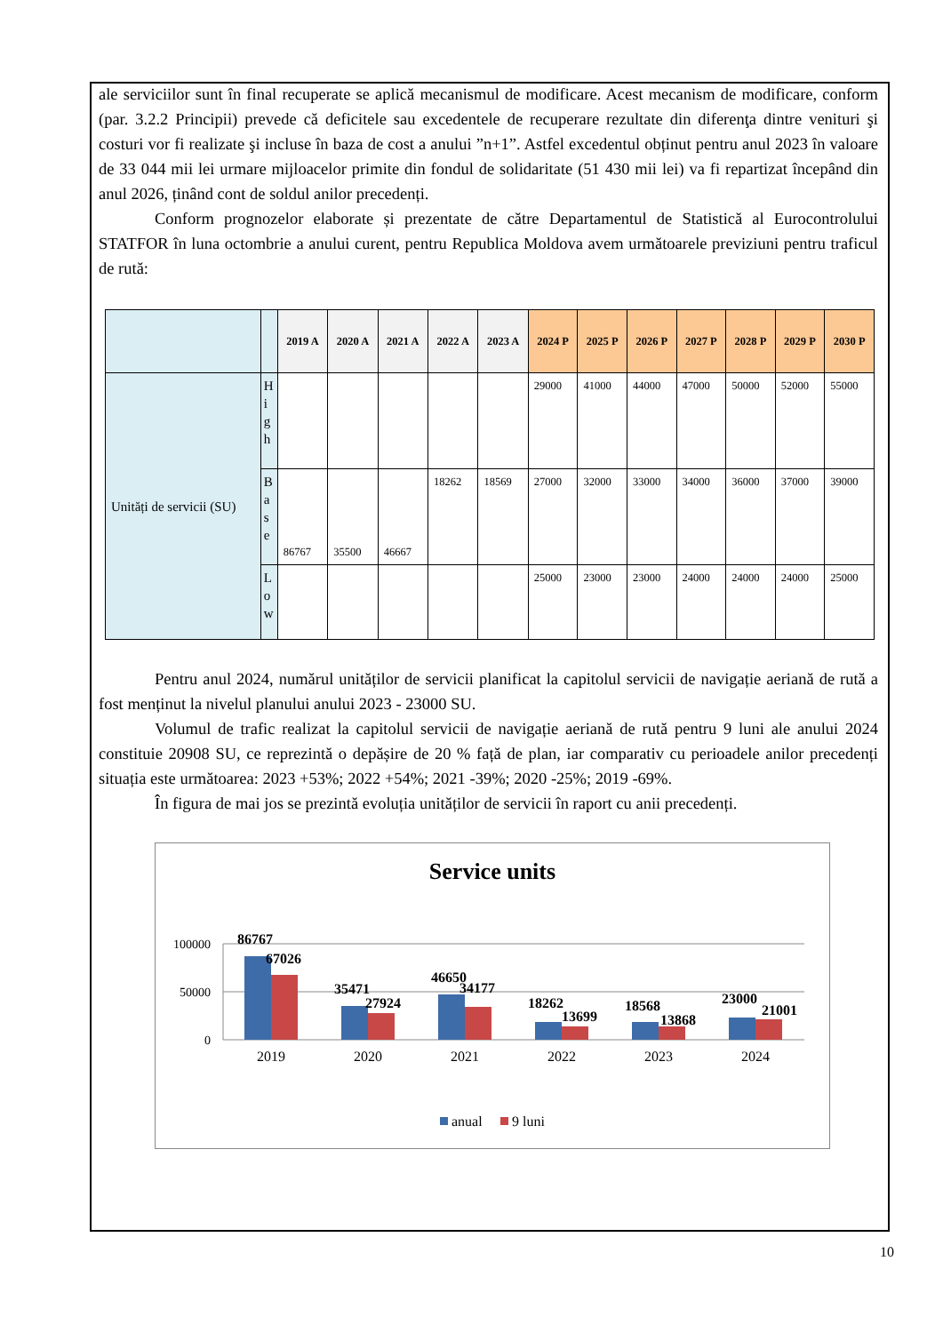ale serviciilor sunt în final recuperate se aplică mecanismul de modificare. Acest mecanism de modificare, conform (par. 3.2.2 Principii) prevede că deficitele sau excedentele de recuperare rezultate din diferenţa dintre venituri şi costuri vor fi realizate şi incluse în baza de cost a anului ”n+1”. Astfel excedentul obținut pentru anul 2023 în valoare de 33 044 mii lei urmare mijloacelor primite din fondul de solidaritate (51 430 mii lei) va fi repartizat începând din anul 2026, ținând cont de soldul anilor precedenți.
Conform prognozelor elaborate și prezentate de către Departamentul de Statistică al Eurocontrolului STATFOR în luna octombrie a anului curent, pentru Republica Moldova avem următoarele previziuni pentru traficul de rută:
| | | 2019 A | 2020 A | 2021 A | 2022 A | 2023 A | 2024 P | 2025 P | 2026 P | 2027 P | 2028 P | 2029 P | 2030 P |
| --- | --- | --- | --- | --- | --- | --- | --- | --- | --- | --- | --- | --- | --- |
| Unități de servicii (SU) | H i g h | | | | | | 29000 | 41000 | 44000 | 47000 | 50000 | 52000 | 55000 |
| | B a s e | 86767 | 35500 | 46667 | 18262 | 18569 | 27000 | 32000 | 33000 | 34000 | 36000 | 37000 | 39000 |
| | L o w | | | | | | 25000 | 23000 | 23000 | 24000 | 24000 | 24000 | 25000 |
Pentru anul 2024, numărul unităților de servicii planificat la capitolul servicii de navigație aeriană de rută a fost menținut la nivelul planului anului 2023 - 23000 SU.
Volumul de trafic realizat la capitolul servicii de navigație aeriană de rută pentru 9 luni ale anului 2024 constituie 20908 SU, ce reprezintă o depășire de 20 % față de plan, iar comparativ cu perioadele anilor precedenți situația este următoarea: 2023 +53%; 2022 +54%; 2021 -39%; 2020 -25%; 2019 -69%.
În figura de mai jos se prezintă evoluția unităților de servicii în raport cu anii precedenți.
Service units
100000
50000
0
86767
67026
35471
27924
46650
34177
18262
13699
18568
13868
23000
21001
2019
2020
2021
2022
2023
2024
anual
9 luni
10